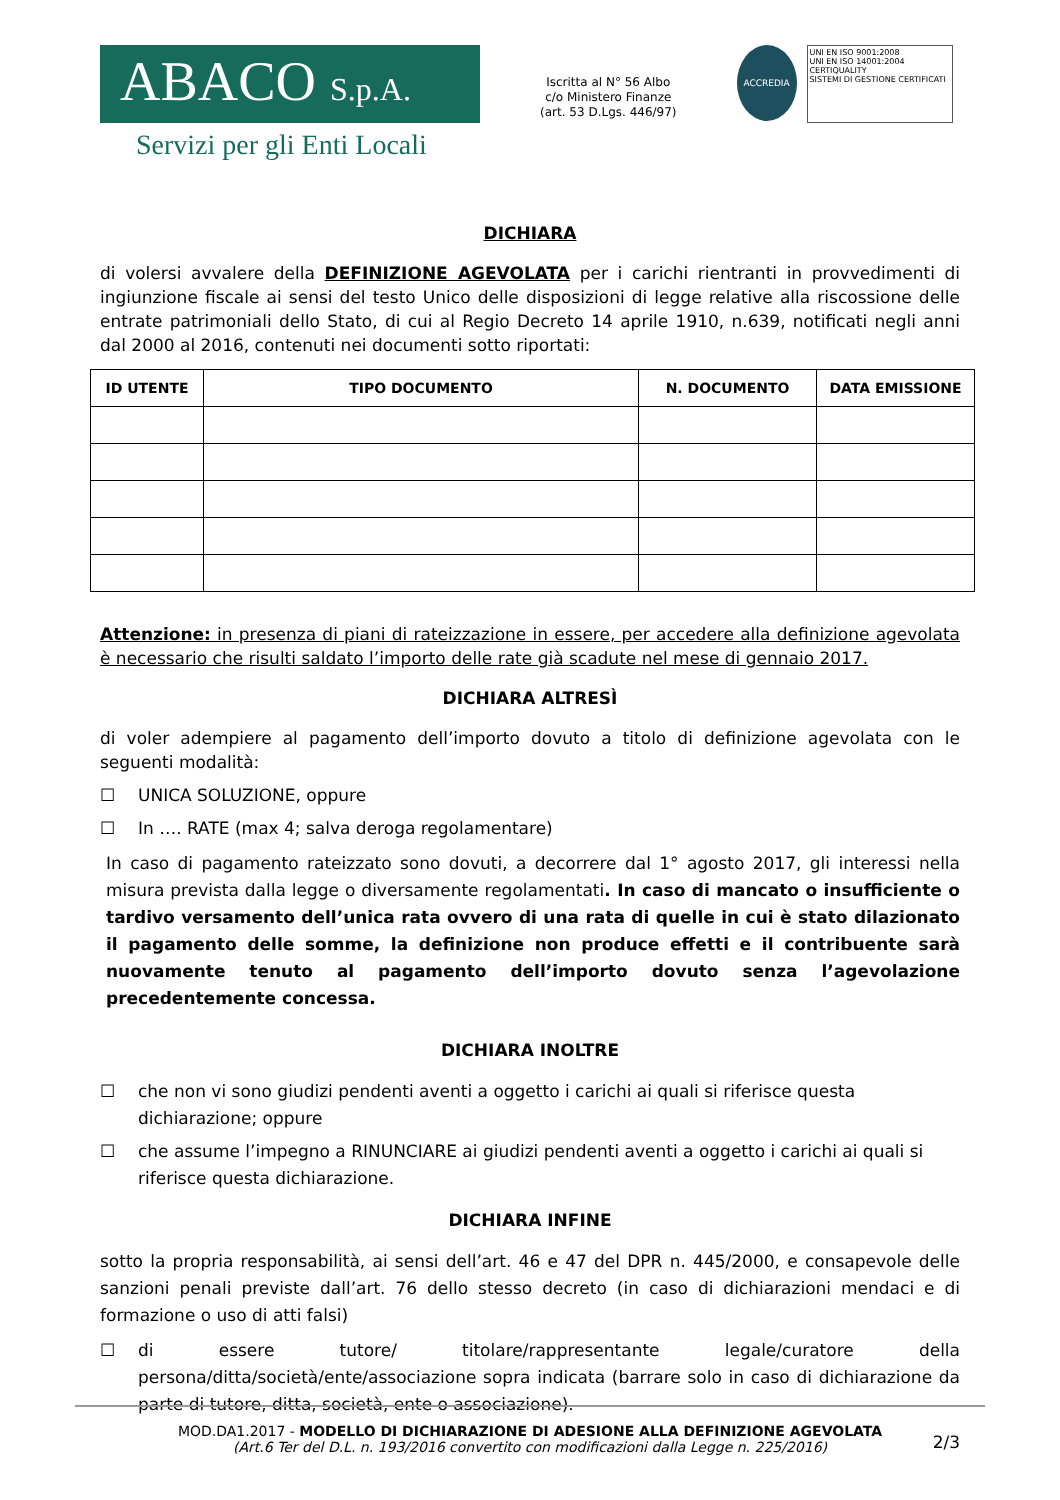ABACO S.p.A.
Servizi per gli Enti Locali
Iscritta al N° 56 Albo
c/o Ministero Finanze
(art. 53 D.Lgs. 446/97)
ACCREDIA
UNI EN ISO 9001:2008
UNI EN ISO 14001:2004
CERTIQUALITY
SISTEMI DI GESTIONE CERTIFICATI
DICHIARA
di volersi avvalere della DEFINIZIONE AGEVOLATA per i carichi rientranti in provvedimenti di ingiunzione fiscale ai sensi del testo Unico delle disposizioni di legge relative alla riscossione delle entrate patrimoniali dello Stato, di cui al Regio Decreto 14 aprile 1910, n.639, notificati negli anni dal 2000 al 2016, contenuti nei documenti sotto riportati:
| ID UTENTE | TIPO DOCUMENTO | N. DOCUMENTO | DATA EMISSIONE |
| --- | --- | --- | --- |
Attenzione: in presenza di piani di rateizzazione in essere, per accedere alla definizione agevolata è necessario che risulti saldato l’importo delle rate già scadute nel mese di gennaio 2017.
DICHIARA ALTRESÌ
di voler adempiere al pagamento dell’importo dovuto a titolo di definizione agevolata con le seguenti modalità:
☐ UNICA SOLUZIONE, oppure
☐ In …. RATE (max 4; salva deroga regolamentare)
In caso di pagamento rateizzato sono dovuti, a decorrere dal 1° agosto 2017, gli interessi nella misura prevista dalla legge o diversamente regolamentati. In caso di mancato o insufficiente o tardivo versamento dell’unica rata ovvero di una rata di quelle in cui è stato dilazionato il pagamento delle somme, la definizione non produce effetti e il contribuente sarà nuovamente tenuto al pagamento dell’importo dovuto senza l’agevolazione precedentemente concessa.
DICHIARA INOLTRE
☐ che non vi sono giudizi pendenti aventi a oggetto i carichi ai quali si riferisce questa dichiarazione; oppure
☐ che assume l’impegno a RINUNCIARE ai giudizi pendenti aventi a oggetto i carichi ai quali si riferisce questa dichiarazione.
DICHIARA INFINE
sotto la propria responsabilità, ai sensi dell’art. 46 e 47 del DPR n. 445/2000, e consapevole delle sanzioni penali previste dall’art. 76 dello stesso decreto (in caso di dichiarazioni mendaci e di formazione o uso di atti falsi)
☐ di essere tutore/ titolare/rappresentante legale/curatore della persona/ditta/società/ente/associazione sopra indicata (barrare solo in caso di dichiarazione da parte di tutore, ditta, società, ente o associazione).
2/3
MOD.DA1.2017 - MODELLO DI DICHIARAZIONE DI ADESIONE ALLA DEFINIZIONE AGEVOLATA
(Art.6 Ter del D.L. n. 193/2016 convertito con modificazioni dalla Legge n. 225/2016)